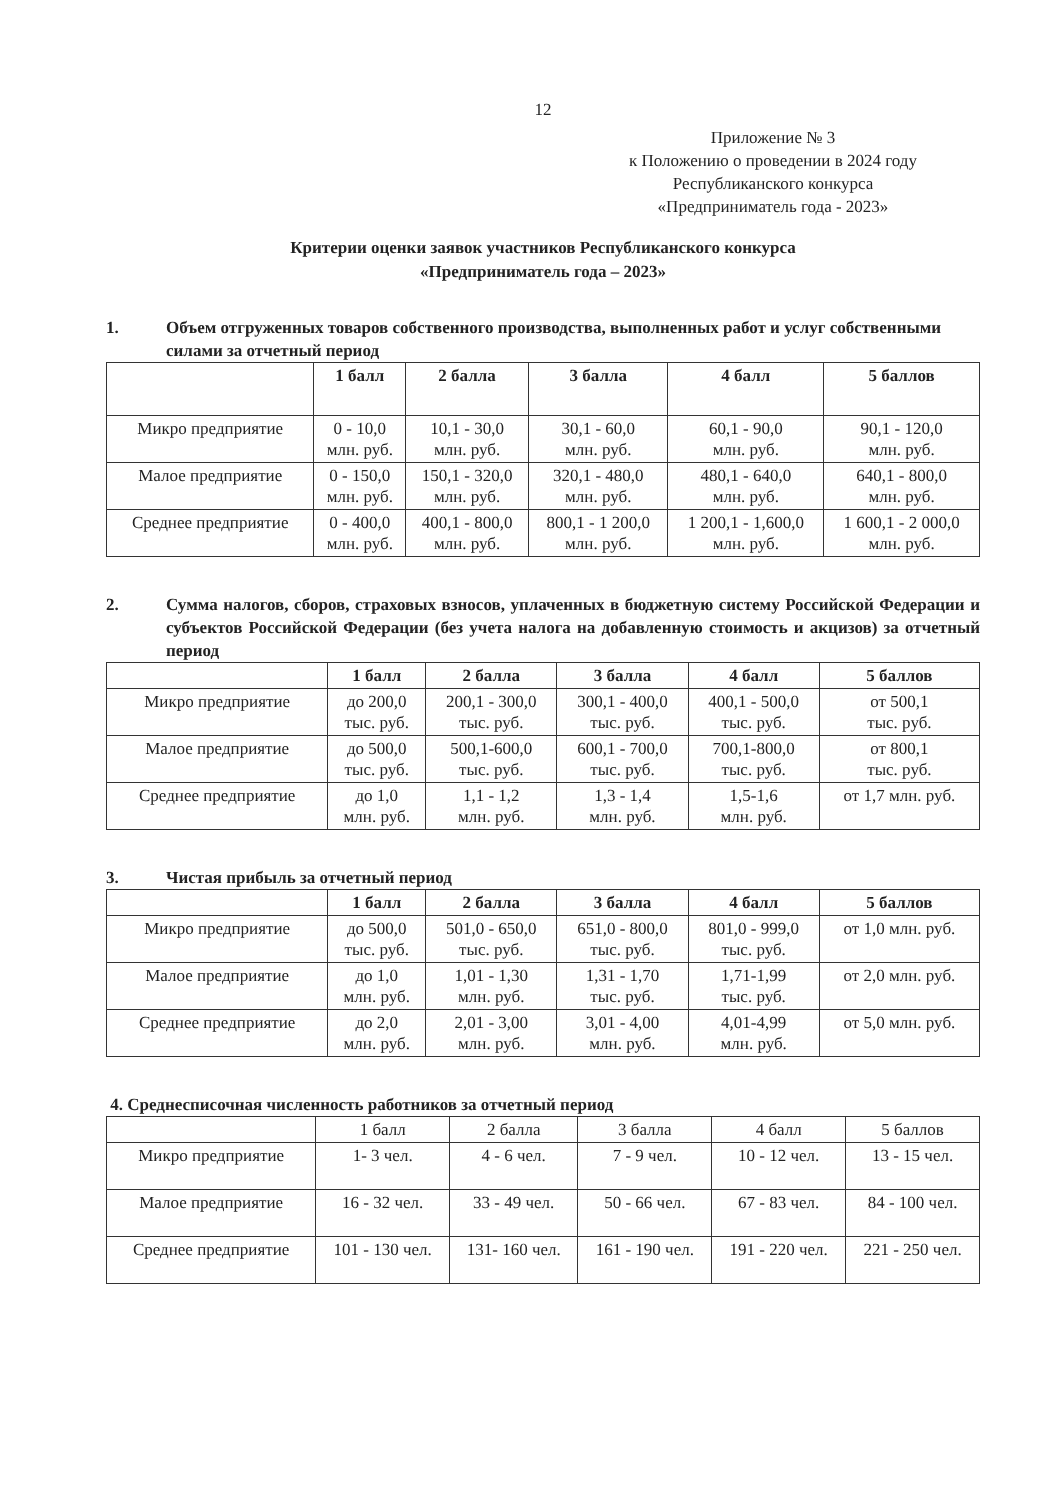12
Приложение № 3
к Положению о проведении в 2024 году
Республиканского конкурса
«Предприниматель года - 2023»
Критерии оценки заявок участников Республиканского конкурса
«Предприниматель года – 2023»
1. Объем отгруженных товаров собственного производства, выполненных работ и услуг собственными силами за отчетный период
| | 1 балл | 2 балла | 3 балла | 4 балл | 5 баллов |
| --- | --- | --- | --- | --- | --- |
| Микро предприятие | 0 - 10,0 млн. руб. | 10,1 - 30,0 млн. руб. | 30,1 - 60,0 млн. руб. | 60,1 - 90,0 млн. руб. | 90,1 - 120,0 млн. руб. |
| Малое предприятие | 0 - 150,0 млн. руб. | 150,1 - 320,0 млн. руб. | 320,1 - 480,0 млн. руб. | 480,1 - 640,0 млн. руб. | 640,1 - 800,0 млн. руб. |
| Среднее предприятие | 0 - 400,0 млн. руб. | 400,1 - 800,0 млн. руб. | 800,1 - 1 200,0 млн. руб. | 1 200,1 - 1,600,0 млн. руб. | 1 600,1 - 2 000,0 млн. руб. |
2. Сумма налогов, сборов, страховых взносов, уплаченных в бюджетную систему Российской Федерации и субъектов Российской Федерации (без учета налога на добавленную стоимость и акцизов) за отчетный период
| | 1 балл | 2 балла | 3 балла | 4 балл | 5 баллов |
| --- | --- | --- | --- | --- | --- |
| Микро предприятие | до 200,0 тыс. руб. | 200,1 - 300,0 тыс. руб. | 300,1 - 400,0 тыс. руб. | 400,1 - 500,0 тыс. руб. | от 500,1 тыс. руб. |
| Малое предприятие | до 500,0 тыс. руб. | 500,1-600,0 тыс. руб. | 600,1 - 700,0 тыс. руб. | 700,1-800,0 тыс. руб. | от 800,1 тыс. руб. |
| Среднее предприятие | до 1,0 млн. руб. | 1,1 - 1,2 млн. руб. | 1,3 - 1,4 млн. руб. | 1,5-1,6 млн. руб. | от 1,7 млн. руб. |
3. Чистая прибыль за отчетный период
| | 1 балл | 2 балла | 3 балла | 4 балл | 5 баллов |
| --- | --- | --- | --- | --- | --- |
| Микро предприятие | до 500,0 тыс. руб. | 501,0 - 650,0 тыс. руб. | 651,0 - 800,0 тыс. руб. | 801,0 - 999,0 тыс. руб. | от 1,0 млн. руб. |
| Малое предприятие | до 1,0 млн. руб. | 1,01 - 1,30 млн. руб. | 1,31 - 1,70 тыс. руб. | 1,71-1,99 тыс. руб. | от 2,0 млн. руб. |
| Среднее предприятие | до 2,0 млн. руб. | 2,01 - 3,00 млн. руб. | 3,01 - 4,00 млн. руб. | 4,01-4,99 млн. руб. | от 5,0 млн. руб. |
4. Среднесписочная численность работников за отчетный период
| | 1 балл | 2 балла | 3 балла | 4 балл | 5 баллов |
| --- | --- | --- | --- | --- | --- |
| Микро предприятие | 1- 3 чел. | 4 - 6 чел. | 7 - 9 чел. | 10 - 12 чел. | 13 - 15 чел. |
| Малое предприятие | 16 - 32 чел. | 33 - 49 чел. | 50 - 66 чел. | 67 - 83 чел. | 84 - 100 чел. |
| Среднее предприятие | 101 - 130 чел. | 131- 160 чел. | 161 - 190 чел. | 191 - 220 чел. | 221 - 250 чел. |